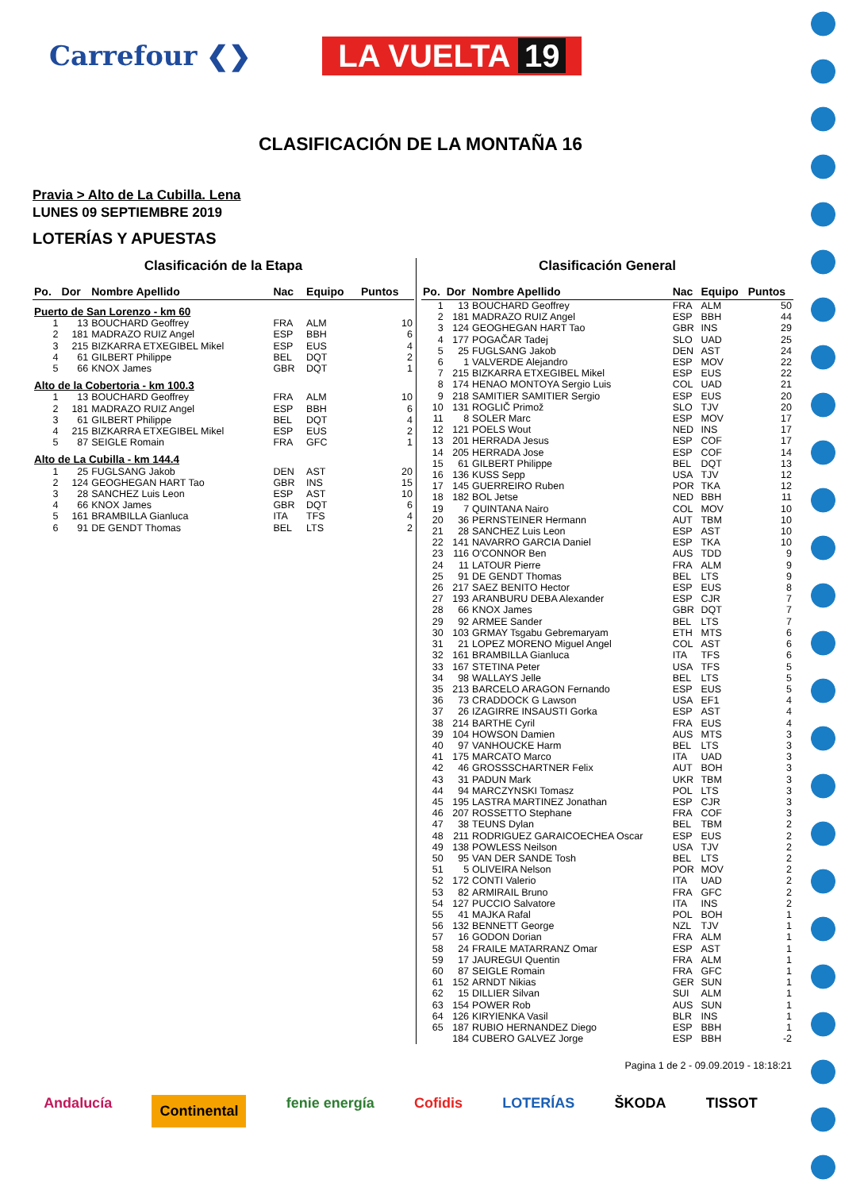Carrefour ❮❯
LA VUELTA 19
CLASIFICACIÓN DE LA MONTAÑA 16
Pravia > Alto de La Cubilla. Lena
LUNES 09 SEPTIEMBRE 2019
LOTERÍAS Y APUESTAS
Clasificación de la Etapa
| Po. | Dor | Nombre Apellido | Nac | Equipo | Puntos |
| --- | --- | --- | --- | --- | --- |
| Puerto de San Lorenzo - km 60 | | | | | |
| 1 | 13 | BOUCHARD Geoffrey | FRA | ALM | 10 |
| 2 | 181 | MADRAZO RUIZ Angel | ESP | BBH | 6 |
| 3 | 215 | BIZKARRA ETXEGIBEL Mikel | ESP | EUS | 4 |
| 4 | 61 | GILBERT Philippe | BEL | DQT | 2 |
| 5 | 66 | KNOX James | GBR | DQT | 1 |
| Alto de la Cobertoria - km 100.3 | | | | | |
| 1 | 13 | BOUCHARD Geoffrey | FRA | ALM | 10 |
| 2 | 181 | MADRAZO RUIZ Angel | ESP | BBH | 6 |
| 3 | 61 | GILBERT Philippe | BEL | DQT | 4 |
| 4 | 215 | BIZKARRA ETXEGIBEL Mikel | ESP | EUS | 2 |
| 5 | 87 | SEIGLE Romain | FRA | GFC | 1 |
| Alto de La Cubilla - km 144.4 | | | | | |
| 1 | 25 | FUGLSANG Jakob | DEN | AST | 20 |
| 2 | 124 | GEOGHEGAN HART Tao | GBR | INS | 15 |
| 3 | 28 | SANCHEZ Luis Leon | ESP | AST | 10 |
| 4 | 66 | KNOX James | GBR | DQT | 6 |
| 5 | 161 | BRAMBILLA Gianluca | ITA | TFS | 4 |
| 6 | 91 | DE GENDT Thomas | BEL | LTS | 2 |
Clasificación General
| Po. | Dor | Nombre Apellido | Nac | Equipo | Puntos |
| --- | --- | --- | --- | --- | --- |
| 1 | 13 | BOUCHARD Geoffrey | FRA | ALM | 50 |
| 2 | 181 | MADRAZO RUIZ Angel | ESP | BBH | 44 |
| 3 | 124 | GEOGHEGAN HART Tao | GBR | INS | 29 |
| 4 | 177 | POGAČAR Tadej | SLO | UAD | 25 |
| 5 | 25 | FUGLSANG Jakob | DEN | AST | 24 |
| 6 | 1 | VALVERDE Alejandro | ESP | MOV | 22 |
| 7 | 215 | BIZKARRA ETXEGIBEL Mikel | ESP | EUS | 22 |
| 8 | 174 | HENAO MONTOYA Sergio Luis | COL | UAD | 21 |
| 9 | 218 | SAMITIER SAMITIER Sergio | ESP | EUS | 20 |
| 10 | 131 | ROGLIČ Primož | SLO | TJV | 20 |
| 11 | 8 | SOLER Marc | ESP | MOV | 17 |
| 12 | 121 | POELS Wout | NED | INS | 17 |
| 13 | 201 | HERRADA Jesus | ESP | COF | 17 |
| 14 | 205 | HERRADA Jose | ESP | COF | 14 |
| 15 | 61 | GILBERT Philippe | BEL | DQT | 13 |
| 16 | 136 | KUSS Sepp | USA | TJV | 12 |
| 17 | 145 | GUERREIRO Ruben | POR | TKA | 12 |
| 18 | 182 | BOL Jetse | NED | BBH | 11 |
| 19 | 7 | QUINTANA Nairo | COL | MOV | 10 |
| 20 | 36 | PERNSTEINER Hermann | AUT | TBM | 10 |
| 21 | 28 | SANCHEZ Luis Leon | ESP | AST | 10 |
| 22 | 141 | NAVARRO GARCIA Daniel | ESP | TKA | 10 |
| 23 | 116 | O'CONNOR Ben | AUS | TDD | 9 |
| 24 | 11 | LATOUR Pierre | FRA | ALM | 9 |
| 25 | 91 | DE GENDT Thomas | BEL | LTS | 9 |
| 26 | 217 | SAEZ BENITO Hector | ESP | EUS | 8 |
| 27 | 193 | ARANBURU DEBA Alexander | ESP | CJR | 7 |
| 28 | 66 | KNOX James | GBR | DQT | 7 |
| 29 | 92 | ARMEE Sander | BEL | LTS | 7 |
| 30 | 103 | GRMAY Tsgabu Gebremaryam | ETH | MTS | 6 |
| 31 | 21 | LOPEZ MORENO Miguel Angel | COL | AST | 6 |
| 32 | 161 | BRAMBILLA Gianluca | ITA | TFS | 6 |
| 33 | 167 | STETINA Peter | USA | TFS | 5 |
| 34 | 98 | WALLAYS Jelle | BEL | LTS | 5 |
| 35 | 213 | BARCELO ARAGON Fernando | ESP | EUS | 5 |
| 36 | 73 | CRADDOCK G Lawson | USA | EF1 | 4 |
| 37 | 26 | IZAGIRRE INSAUSTI Gorka | ESP | AST | 4 |
| 38 | 214 | BARTHE Cyril | FRA | EUS | 4 |
| 39 | 104 | HOWSON Damien | AUS | MTS | 3 |
| 40 | 97 | VANHOUCKE Harm | BEL | LTS | 3 |
| 41 | 175 | MARCATO Marco | ITA | UAD | 3 |
| 42 | 46 | GROSSSCHARTNER Felix | AUT | BOH | 3 |
| 43 | 31 | PADUN Mark | UKR | TBM | 3 |
| 44 | 94 | MARCZYNSKI Tomasz | POL | LTS | 3 |
| 45 | 195 | LASTRA MARTINEZ Jonathan | ESP | CJR | 3 |
| 46 | 207 | ROSSETTO Stephane | FRA | COF | 3 |
| 47 | 38 | TEUNS Dylan | BEL | TBM | 2 |
| 48 | 211 | RODRIGUEZ GARAICOECHEA Oscar | ESP | EUS | 2 |
| 49 | 138 | POWLESS Neilson | USA | TJV | 2 |
| 50 | 95 | VAN DER SANDE Tosh | BEL | LTS | 2 |
| 51 | 5 | OLIVEIRA Nelson | POR | MOV | 2 |
| 52 | 172 | CONTI Valerio | ITA | UAD | 2 |
| 53 | 82 | ARMIRAIL Bruno | FRA | GFC | 2 |
| 54 | 127 | PUCCIO Salvatore | ITA | INS | 2 |
| 55 | 41 | MAJKA Rafal | POL | BOH | 1 |
| 56 | 132 | BENNETT George | NZL | TJV | 1 |
| 57 | 16 | GODON Dorian | FRA | ALM | 1 |
| 58 | 24 | FRAILE MATARRANZ Omar | ESP | AST | 1 |
| 59 | 17 | JAUREGUI Quentin | FRA | ALM | 1 |
| 60 | 87 | SEIGLE Romain | FRA | GFC | 1 |
| 61 | 152 | ARNDT Nikias | GER | SUN | 1 |
| 62 | 15 | DILLIER Silvan | SUI | ALM | 1 |
| 63 | 154 | POWER Rob | AUS | SUN | 1 |
| 64 | 126 | KIRYIENKA Vasil | BLR | INS | 1 |
| 65 | 187 | RUBIO HERNANDEZ Diego | ESP | BBH | 1 |
| | 184 | CUBERO GALVEZ Jorge | ESP | BBH | -2 |
Pagina 1 de 2 - 09.09.2019 - 18:18:21
Andalucía Continental fenie energía Cofidis LOTERÍAS ŠKODA TISSOT